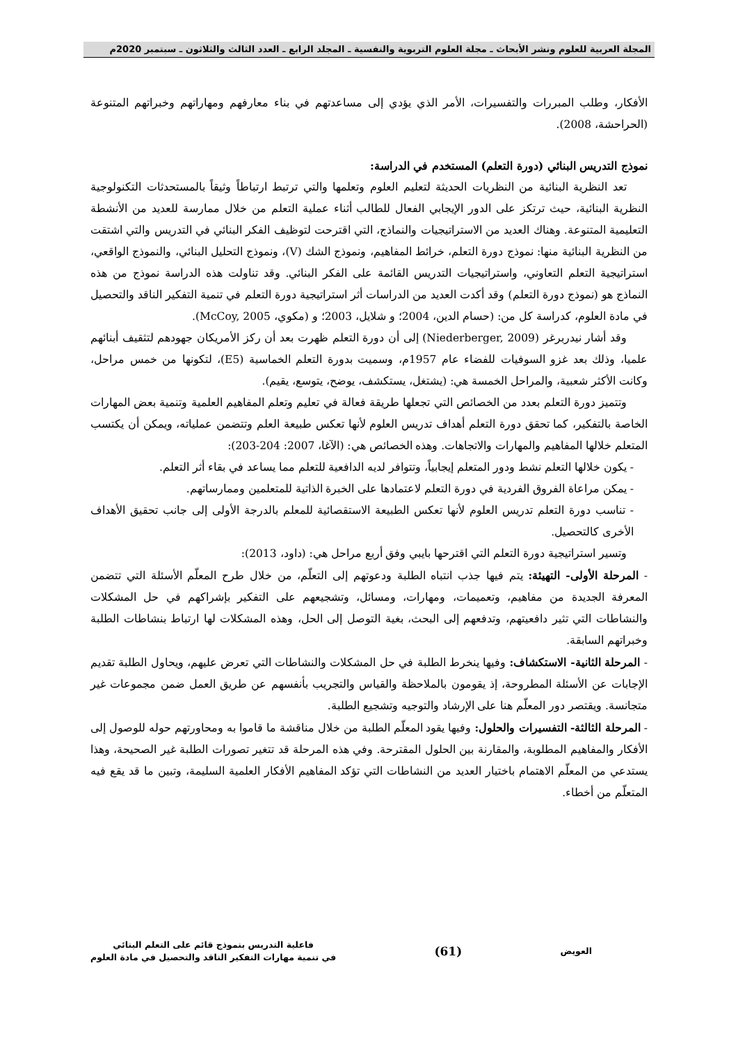المجلة العربية للعلوم ونشر الأبحاث ـ مجلة العلوم التربوية والنفسية ـ المجلد الرابع ـ العدد الثالث والثلاثون ـ سبتمبر 2020م
الأفكار، وطلب المبررات والتفسيرات، الأمر الذي يؤدي إلى مساعدتهم في بناء معارفهم ومهاراتهم وخبراتهم المتنوعة (الحراحشة، 2008).
نموذج التدريس البنائي (دورة التعلم) المستخدم في الدراسة:
تعد النظرية البنائية من النظريات الحديثة لتعليم العلوم وتعلمها والتي ترتبط ارتباطاً وثيقاً بالمستحدثات التكنولوجية النظرية البنائية، حيث ترتكز على الدور الإيجابي الفعال للطالب أثناء عملية التعلم من خلال ممارسة للعديد من الأنشطة التعليمية المتنوعة. وهناك العديد من الاستراتيجيات والنماذج، التي اقترحت لتوظيف الفكر البنائي في التدريس والتي اشتقت من النظرية البنائية منها: نموذج دورة التعلم، خرائط المفاهيم، ونموذج الشك (V)، ونموذج التحليل البنائي، والنموذج الواقعي، استراتيجية التعلم التعاوني، واستراتيجيات التدريس القائمة على الفكر البنائي. وقد تناولت هذه الدراسة نموذج من هذه النماذج هو (نموذج دورة التعلم) وقد أكدت العديد من الدراسات أثر استراتيجية دورة التعلم في تنمية التفكير الناقد والتحصيل في مادة العلوم، كدراسة كل من: (حسام الدين، 2004؛ و شلايل، 2003؛ و (مكوي، McCoy, 2005).
وقد أشار نيدربرغر (Niederberger, 2009) إلى أن دورة التعلم ظهرت بعد أن ركز الأمريكان جهودهم لتثقيف أبنائهم علميا، وذلك بعد غزو السوفيات للفضاء عام 1957م، وسميت بدورة التعلم الخماسية (E5)، لتكونها من خمس مراحل، وكانت الأكثر شعبية، والمراحل الخمسة هي: (يشتغل، يستكشف، يوضح، يتوسع، يقيم).
وتتميز دورة التعلم بعدد من الخصائص التي تجعلها طريقة فعالة في تعليم وتعلم المفاهيم العلمية وتنمية بعض المهارات الخاصة بالتفكير، كما تحقق دورة التعلم أهداف تدريس العلوم لأنها تعكس طبيعة العلم وتتضمن عملياته، ويمكن أن يكتسب المتعلم خلالها المفاهيم والمهارات والاتجاهات. وهذه الخصائص هي: (الآغا، 2007: 204-203):
- يكون خلالها التعلم نشط ودور المتعلم إيجابياً، وتتوافر لديه الدافعية للتعلم مما يساعد في بقاء أثر التعلم.
- يمكن مراعاة الفروق الفردية في دورة التعلم لاعتمادها على الخبرة الذاتية للمتعلمين وممارساتهم.
- تناسب دورة التعلم تدريس العلوم لأنها تعكس الطبيعة الاستقصائية للمعلم بالدرجة الأولى إلى جانب تحقيق الأهداف الأخرى كالتحصيل.
وتسير استراتيجية دورة التعلم التي اقترحها بايبي وفق أربع مراحل هي: (داود، 2013):
- المرحلة الأولى- التهيئة: يتم فيها جذب انتباه الطلبة ودعوتهم إلى التعلّم، من خلال طرح المعلّم الأسئلة التي تتضمن المعرفة الجديدة من مفاهيم، وتعميمات، ومهارات، ومسائل، وتشجيعهم على التفكير بإشراكهم في حل المشكلات والنشاطات التي تثير دافعيتهم، وتدفعهم إلى البحث، بغية التوصل إلى الحل، وهذه المشكلات لها ارتباط بنشاطات الطلبة وخبراتهم السابقة.
- المرحلة الثانية- الاستكشاف: وفيها ينخرط الطلبة في حل المشكلات والنشاطات التي تعرض عليهم، ويحاول الطلبة تقديم الإجابات عن الأسئلة المطروحة، إذ يقومون بالملاحظة والقياس والتجريب بأنفسهم عن طريق العمل ضمن مجموعات غير متجانسة. ويقتصر دور المعلّم هنا على الإرشاد والتوجيه وتشجيع الطلبة.
- المرحلة الثالثة- التفسيرات والحلول: وفيها يقود المعلّم الطلبة من خلال مناقشة ما قاموا به ومحاورتهم حوله للوصول إلى الأفكار والمفاهيم المطلوبة، والمقارنة بين الحلول المقترحة. وفي هذه المرحلة قد تتغير تصورات الطلبة غير الصحيحة، وهذا يستدعي من المعلّم الاهتمام باختيار العديد من النشاطات التي تؤكد المفاهيم الأفكار العلمية السليمة، وتبين ما قد يقع فيه المتعلّم من أخطاء.
العويض
(61)
فاعلية التدريس بنموذج قائم على التعلم البنائي
في تنمية مهارات التفكير الناقد والتحصيل في مادة العلوم